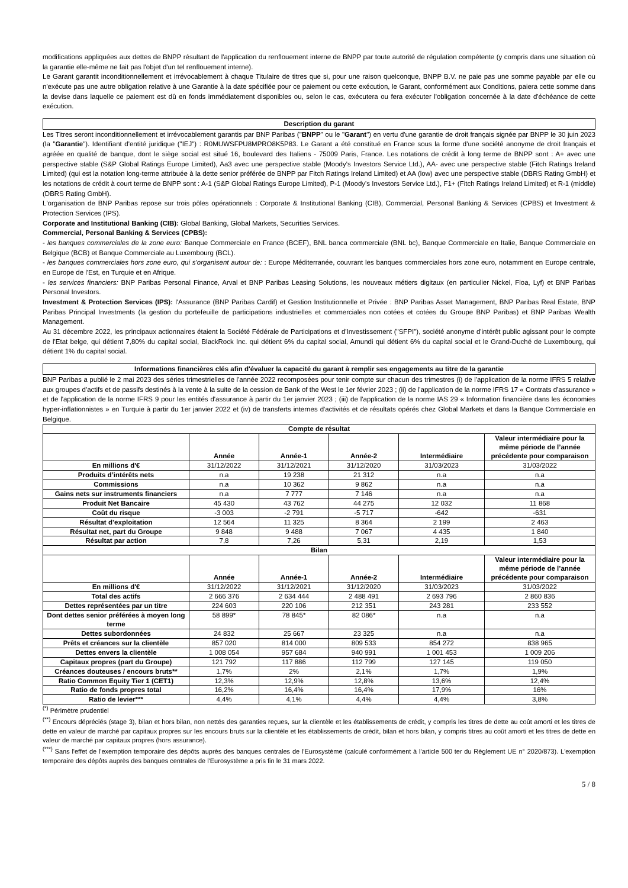modifications appliquées aux dettes de BNPP résultant de l'application du renflouement interne de BNPP par toute autorité de régulation compétente (y compris dans une situation où la garantie elle-même ne fait pas l'objet d'un tel renflouement interne).
Le Garant garantit inconditionnellement et irrévocablement à chaque Titulaire de titres que si, pour une raison quelconque, BNPP B.V. ne paie pas une somme payable par elle ou n'exécute pas une autre obligation relative à une Garantie à la date spécifiée pour ce paiement ou cette exécution, le Garant, conformément aux Conditions, paiera cette somme dans la devise dans laquelle ce paiement est dû en fonds immédiatement disponibles ou, selon le cas, exécutera ou fera exécuter l'obligation concernée à la date d'échéance de cette exécution.
Description du garant
Les Titres seront inconditionnellement et irrévocablement garantis par BNP Paribas ("BNPP" ou le "Garant") en vertu d'une garantie de droit français signée par BNPP le 30 juin 2023 (la "Garantie"). Identifiant d'entité juridique ("IEJ") : R0MUWSFPU8MPRO8K5P83. Le Garant a été constitué en France sous la forme d'une société anonyme de droit français et agréée en qualité de banque, dont le siège social est situé 16, boulevard des Italiens - 75009 Paris, France. Les notations de crédit à long terme de BNPP sont : A+ avec une perspective stable (S&P Global Ratings Europe Limited), Aa3 avec une perspective stable (Moody's Investors Service Ltd.), AA- avec une perspective stable (Fitch Ratings Ireland Limited) (qui est la notation long-terme attribuée à la dette senior préférée de BNPP par Fitch Ratings Ireland Limited) et AA (low) avec une perspective stable (DBRS Rating GmbH) et les notations de crédit à court terme de BNPP sont : A-1 (S&P Global Ratings Europe Limited), P-1 (Moody's Investors Service Ltd.), F1+ (Fitch Ratings Ireland Limited) et R-1 (middle) (DBRS Rating GmbH).
L'organisation de BNP Paribas repose sur trois pôles opérationnels : Corporate & Institutional Banking (CIB), Commercial, Personal Banking & Services (CPBS) et Investment & Protection Services (IPS).
Corporate and Institutional Banking (CIB): Global Banking, Global Markets, Securities Services.
Commercial, Personal Banking & Services (CPBS):
- les banques commerciales de la zone euro: Banque Commerciale en France (BCEF), BNL banca commerciale (BNL bc), Banque Commerciale en Italie, Banque Commerciale en Belgique (BCB) et Banque Commerciale au Luxembourg (BCL).
- les banques commerciales hors zone euro, qui s'organisent autour de: : Europe Méditerranée, couvrant les banques commerciales hors zone euro, notamment en Europe centrale, en Europe de l'Est, en Turquie et en Afrique.
- les services financiers: BNP Paribas Personal Finance, Arval et BNP Paribas Leasing Solutions, les nouveaux métiers digitaux (en particulier Nickel, Floa, Lyf) et BNP Paribas Personal Investors.
Investment & Protection Services (IPS): l'Assurance (BNP Paribas Cardif) et Gestion Institutionnelle et Privée : BNP Paribas Asset Management, BNP Paribas Real Estate, BNP Paribas Principal Investments (la gestion du portefeuille de participations industrielles et commerciales non cotées et cotées du Groupe BNP Paribas) et BNP Paribas Wealth Management.
Au 31 décembre 2022, les principaux actionnaires étaient la Société Fédérale de Participations et d'Investissement ("SFPI"), société anonyme d'intérêt public agissant pour le compte de l'Etat belge, qui détient 7,80% du capital social, BlackRock Inc. qui détient 6% du capital social, Amundi qui détient 6% du capital social et le Grand-Duché de Luxembourg, qui détient 1% du capital social.
Informations financières clés afin d'évaluer la capacité du garant à remplir ses engagements au titre de la garantie
BNP Paribas a publié le 2 mai 2023 des séries trimestrielles de l'année 2022 recomposées pour tenir compte sur chacun des trimestres (i) de l'application de la norme IFRS 5 relative aux groupes d'actifs et de passifs destinés à la vente à la suite de la cession de Bank of the West le 1er février 2023 ; (ii) de l'application de la norme IFRS 17 « Contrats d'assurance » et de l'application de la norme IFRS 9 pour les entités d'assurance à partir du 1er janvier 2023 ; (iii) de l'application de la norme IAS 29 « Information financière dans les économies hyper-inflationnistes » en Turquie à partir du 1er janvier 2022 et (iv) de transferts internes d'activités et de résultats opérés chez Global Markets et dans la Banque Commerciale en Belgique.
| Compte de résultat | | | | | |
| --- | --- | --- | --- | --- | --- |
| | Année | Année-1 | Année-2 | Intermédiaire | Valeur intermédiaire pour la même période de l’année précédente pour comparaison |
| En millions d'€ | 31/12/2022 | 31/12/2021 | 31/12/2020 | 31/03/2023 | 31/03/2022 |
| Produits d’intérêts nets | n.a | 19 238 | 21 312 | n.a | n.a |
| Commissions | n.a | 10 362 | 9 862 | n.a | n.a |
| Gains nets sur instruments financiers | n.a | 7 777 | 7 146 | n.a | n.a |
| Produit Net Bancaire | 45 430 | 43 762 | 44 275 | 12 032 | 11 868 |
| Coût du risque | -3 003 | -2 791 | -5 717 | -642 | -631 |
| Résultat d’exploitation | 12 564 | 11 325 | 8 364 | 2 199 | 2 463 |
| Résultat net, part du Groupe | 9 848 | 9 488 | 7 067 | 4 435 | 1 840 |
| Résultat par action | 7,8 | 7,26 | 5,31 | 2,19 | 1,53 |
| Bilan | | | | | |
| | Année | Année-1 | Année-2 | Intermédiaire | Valeur intermédiaire pour la même période de l’année précédente pour comparaison |
| En millions d'€ | 31/12/2022 | 31/12/2021 | 31/12/2020 | 31/03/2023 | 31/03/2022 |
| Total des actifs | 2 666 376 | 2 634 444 | 2 488 491 | 2 693 796 | 2 860 836 |
| Dettes représentées par un titre | 224 603 | 220 106 | 212 351 | 243 281 | 233 552 |
| Dont dettes senior préférées à moyen long terme | 58 899* | 78 845* | 82 086* | n.a | n.a |
| Dettes subordonnées | 24 832 | 25 667 | 23 325 | n.a | n.a |
| Prêts et créances sur la clientèle | 857 020 | 814 000 | 809 533 | 854 272 | 838 965 |
| Dettes envers la clientèle | 1 008 054 | 957 684 | 940 991 | 1 001 453 | 1 009 206 |
| Capitaux propres (part du Groupe) | 121 792 | 117 886 | 112 799 | 127 145 | 119 050 |
| Créances douteuses / encours bruts** | 1,7% | 2% | 2,1% | 1,7% | 1,9% |
| Ratio Common Equity Tier 1 (CET1) | 12,3% | 12,9% | 12,8% | 13,6% | 12,4% |
| Ratio de fonds propres total | 16,2% | 16,4% | 16,4% | 17,9% | 16% |
| Ratio de levier*** | 4,4% | 4,1% | 4,4% | 4,4% | 3,8% |
<sup>(*)</sup> Périmètre prudentiel
<sup>(**)</sup> Encours dépréciés (stage 3), bilan et hors bilan, non nettés des garanties reçues, sur la clientèle et les établissements de crédit, y compris les titres de dette au coût amorti et les titres de dette en valeur de marché par capitaux propres sur les encours bruts sur la clientèle et les établissements de crédit, bilan et hors bilan, y compris titres au coût amorti et les titres de dette en valeur de marché par capitaux propres (hors assurance).
<sup>(***)</sup> Sans l'effet de l'exemption temporaire des dépôts auprès des banques centrales de l'Eurosystème (calculé conformément à l'article 500 ter du Règlement UE n° 2020/873). L'exemption temporaire des dépôts auprès des banques centrales de l'Eurosystème a pris fin le 31 mars 2022.
5 / 8